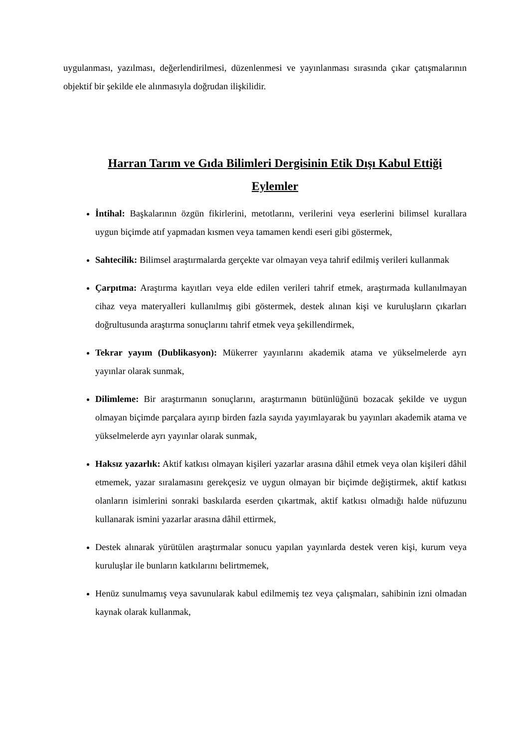uygulanması, yazılması, değerlendirilmesi, düzenlenmesi ve yayınlanması sırasında çıkar çatışmalarının objektif bir şekilde ele alınmasıyla doğrudan ilişkilidir.
Harran Tarım ve Gıda Bilimleri Dergisinin Etik Dışı Kabul Ettiği Eylemler
İntihal: Başkalarının özgün fikirlerini, metotlarını, verilerini veya eserlerini bilimsel kurallara uygun biçimde atıf yapmadan kısmen veya tamamen kendi eseri gibi göstermek,
Sahtecilik: Bilimsel araştırmalarda gerçekte var olmayan veya tahrif edilmiş verileri kullanmak
Çarpıtma: Araştırma kayıtları veya elde edilen verileri tahrif etmek, araştırmada kullanılmayan cihaz veya materyalleri kullanılmış gibi göstermek, destek alınan kişi ve kuruluşların çıkarları doğrultusunda araştırma sonuçlarını tahrif etmek veya şekillendirmek,
Tekrar yayım (Dublikasyon): Mükerrer yayınlarını akademik atama ve yükselmelerde ayrı yayınlar olarak sunmak,
Dilimleme: Bir araştırmanın sonuçlarını, araştırmanın bütünlüğünü bozacak şekilde ve uygun olmayan biçimde parçalara ayırıp birden fazla sayıda yayımlayarak bu yayınları akademik atama ve yükselmelerde ayrı yayınlar olarak sunmak,
Haksız yazarlık: Aktif katkısı olmayan kişileri yazarlar arasına dâhil etmek veya olan kişileri dâhil etmemek, yazar sıralamasını gerekçesiz ve uygun olmayan bir biçimde değiştirmek, aktif katkısı olanların isimlerini sonraki baskılarda eserden çıkartmak, aktif katkısı olmadığı halde nüfuzunu kullanarak ismini yazarlar arasına dâhil ettirmek,
Destek alınarak yürütülen araştırmalar sonucu yapılan yayınlarda destek veren kişi, kurum veya kuruluşlar ile bunların katkılarını belirtmemek,
Henüz sunulmamış veya savunularak kabul edilmemiş tez veya çalışmaları, sahibinin izni olmadan kaynak olarak kullanmak,